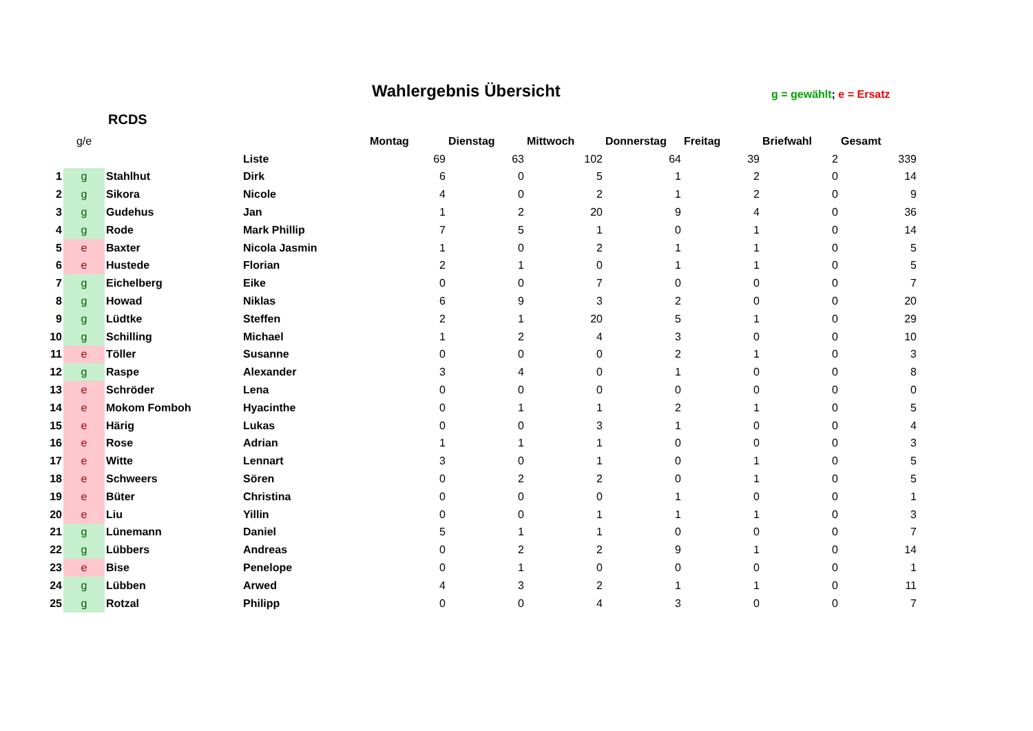Wahlergebnis Übersicht g = gewählt; e = Ersatz
RCDS
| | g/e | | | Montag | Dienstag | Mittwoch | Donnerstag | Freitag | Briefwahl | Gesamt |
| --- | --- | --- | --- | --- | --- | --- | --- | --- | --- | --- |
| | | | Liste | 69 | 63 | 102 | 64 | 39 | 2 | 339 |
| 1 | g | Stahlhut | Dirk | 6 | 0 | 5 | 1 | 2 | 0 | 14 |
| 2 | g | Sikora | Nicole | 4 | 0 | 2 | 1 | 2 | 0 | 9 |
| 3 | g | Gudehus | Jan | 1 | 2 | 20 | 9 | 4 | 0 | 36 |
| 4 | g | Rode | Mark Phillip | 7 | 5 | 1 | 0 | 1 | 0 | 14 |
| 5 | e | Baxter | Nicola Jasmin | 1 | 0 | 2 | 1 | 1 | 0 | 5 |
| 6 | e | Hustede | Florian | 2 | 1 | 0 | 1 | 1 | 0 | 5 |
| 7 | g | Eichelberg | Eike | 0 | 0 | 7 | 0 | 0 | 0 | 7 |
| 8 | g | Howad | Niklas | 6 | 9 | 3 | 2 | 0 | 0 | 20 |
| 9 | g | Lüdtke | Steffen | 2 | 1 | 20 | 5 | 1 | 0 | 29 |
| 10 | g | Schilling | Michael | 1 | 2 | 4 | 3 | 0 | 0 | 10 |
| 11 | e | Töller | Susanne | 0 | 0 | 0 | 2 | 1 | 0 | 3 |
| 12 | g | Raspe | Alexander | 3 | 4 | 0 | 1 | 0 | 0 | 8 |
| 13 | e | Schröder | Lena | 0 | 0 | 0 | 0 | 0 | 0 | 0 |
| 14 | e | Mokom Fomboh | Hyacinthe | 0 | 1 | 1 | 2 | 1 | 0 | 5 |
| 15 | e | Härig | Lukas | 0 | 0 | 3 | 1 | 0 | 0 | 4 |
| 16 | e | Rose | Adrian | 1 | 1 | 1 | 0 | 0 | 0 | 3 |
| 17 | e | Witte | Lennart | 3 | 0 | 1 | 0 | 1 | 0 | 5 |
| 18 | e | Schweers | Sören | 0 | 2 | 2 | 0 | 1 | 0 | 5 |
| 19 | e | Büter | Christina | 0 | 0 | 0 | 1 | 0 | 0 | 1 |
| 20 | e | Liu | Yillin | 0 | 0 | 1 | 1 | 1 | 0 | 3 |
| 21 | g | Lünemann | Daniel | 5 | 1 | 1 | 0 | 0 | 0 | 7 |
| 22 | g | Lübbers | Andreas | 0 | 2 | 2 | 9 | 1 | 0 | 14 |
| 23 | e | Bise | Penelope | 0 | 1 | 0 | 0 | 0 | 0 | 1 |
| 24 | g | Lübben | Arwed | 4 | 3 | 2 | 1 | 1 | 0 | 11 |
| 25 | g | Rotzal | Philipp | 0 | 0 | 4 | 3 | 0 | 0 | 7 |